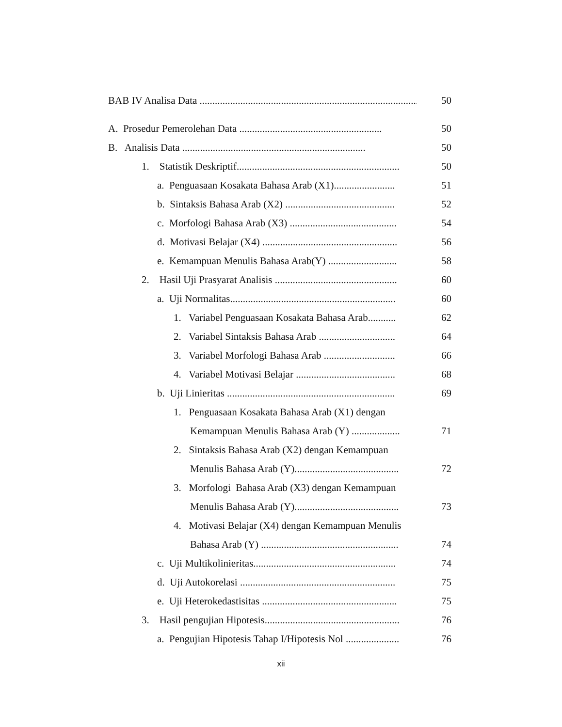BAB IV Analisa Data ...................................................................................... 50
A. Prosedur Pemerolehan Data ........................................................ 50
B. Analisis Data ........................................................................ 50
1. Statistik Deskriptif................................................................ 50
a. Penguasaan Kosakata Bahasa Arab (X1)........................ 51
b. Sintaksis Bahasa Arab (X2) ........................................... 52
c. Morfologi Bahasa Arab (X3) .......................................... 54
d. Motivasi Belajar (X4) ..................................................... 56
e. Kemampuan Menulis Bahasa Arab(Y) ........................... 58
2. Hasil Uji Prasyarat Analisis ................................................ 60
a. Uji Normalitas................................................................. 60
1. Variabel Penguasaan Kosakata Bahasa Arab........... 62
2. Variabel Sintaksis Bahasa Arab .............................. 64
3. Variabel Morfologi Bahasa Arab ............................ 66
4. Variabel Motivasi Belajar ....................................... 68
b. Uji Linieritas .................................................................. 69
1. Penguasaan Kosakata Bahasa Arab (X1) dengan
Kemampuan Menulis Bahasa Arab (Y) ................... 71
2. Sintaksis Bahasa Arab (X2) dengan Kemampuan
Menulis Bahasa Arab (Y)......................................... 72
3. Morfologi Bahasa Arab (X3) dengan Kemampuan
Menulis Bahasa Arab (Y)......................................... 73
4. Motivasi Belajar (X4) dengan Kemampuan Menulis
Bahasa Arab (Y) ...................................................... 74
c. Uji Multikolinieritas........................................................ 74
d. Uji Autokorelasi ............................................................. 75
e. Uji Heterokedastisitas ..................................................... 75
3. Hasil pengujian Hipotesis..................................................... 76
a. Pengujian Hipotesis Tahap I/Hipotesis Nol ..................... 76
xii